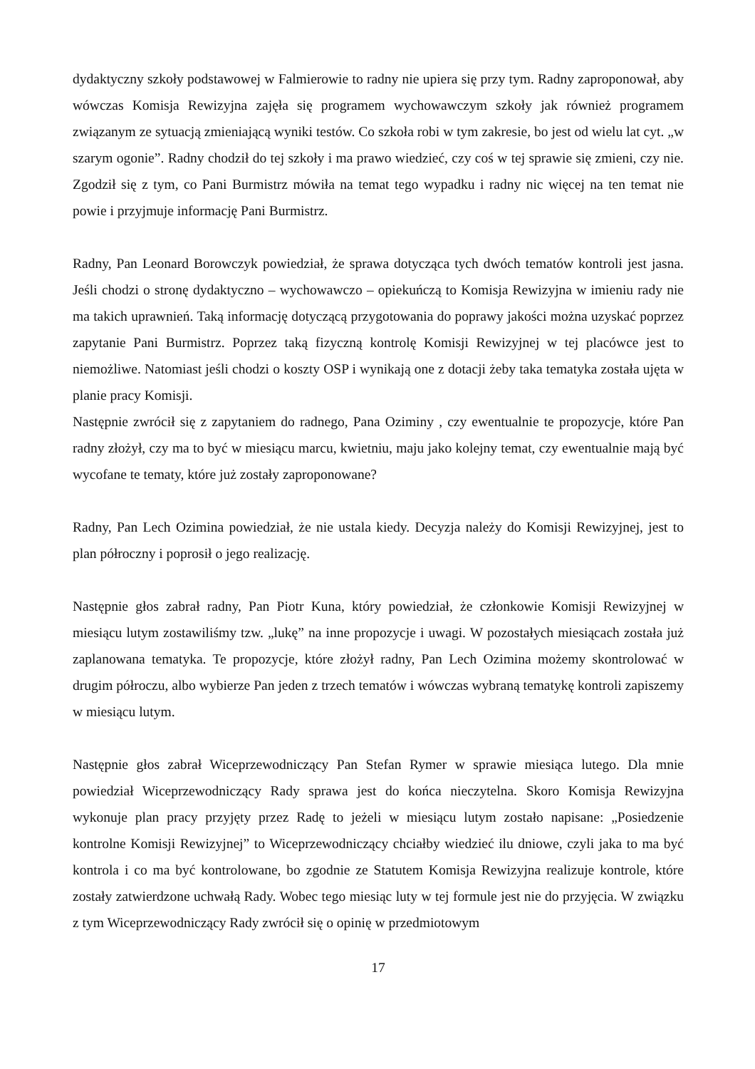dydaktyczny szkoły podstawowej w Falmierowie to radny nie upiera się przy tym. Radny zaproponował, aby wówczas Komisja Rewizyjna zajęła się programem wychowawczym szkoły jak również programem związanym ze sytuacją zmieniającą wyniki testów. Co szkoła robi w tym zakresie, bo jest od wielu lat cyt. „w szarym ogonie”. Radny chodził do tej szkoły i ma prawo wiedzieć, czy coś w tej sprawie się zmieni, czy nie. Zgodził się z tym, co Pani Burmistrz mówiła na temat tego wypadku i radny nic więcej na ten temat nie powie i przyjmuje informację Pani Burmistrz.
Radny, Pan Leonard Borowczyk powiedział, że sprawa dotycząca tych dwóch tematów kontroli jest jasna. Jeśli chodzi o stronę dydaktyczno – wychowawczo – opiekuńczą to Komisja Rewizyjna w imieniu rady nie ma takich uprawnień. Taką informację dotyczącą przygotowania do poprawy jakości można uzyskać poprzez zapytanie Pani Burmistrz. Poprzez taką fizyczną kontrolę Komisji Rewizyjnej w tej placówce jest to niemożliwe. Natomiast jeśli chodzi o koszty OSP i wynikają one z dotacji żeby taka tematyka została ujęta w planie pracy Komisji.
Następnie zwrócił się z zapytaniem do radnego, Pana Oziminy , czy ewentualnie te propozycje, które Pan radny złożył, czy ma to być w miesiącu marcu, kwietniu, maju jako kolejny temat, czy ewentualnie mają być wycofane te tematy, które już zostały zaproponowane?
Radny, Pan Lech Ozimina powiedział, że nie ustala kiedy. Decyzja należy do Komisji Rewizyjnej, jest to plan półroczny i poprosił o jego realizację.
Następnie głos zabrał radny, Pan Piotr Kuna, który powiedział, że członkowie Komisji Rewizyjnej w miesiącu lutym zostawiliśmy tzw. „lukę” na inne propozycje i uwagi. W pozostałych miesiącach została już zaplanowana tematyka. Te propozycje, które złożył radny, Pan Lech Ozimina możemy skontrolować w drugim półroczu, albo wybierze Pan jeden z trzech tematów i wówczas wybraną tematykę kontroli zapiszemy w miesiącu lutym.
Następnie głos zabrał Wiceprzewodniczący Pan Stefan Rymer w sprawie miesiąca lutego. Dla mnie powiedział Wiceprzewodniczący Rady sprawa jest do końca nieczytelna. Skoro Komisja Rewizyjna wykonuje plan pracy przyjęty przez Radę to jeżeli w miesiącu lutym zostało napisane: „Posiedzenie kontrolne Komisji Rewizyjnej” to Wiceprzewodniczący chciałby wiedzieć ilu dniowe, czyli jaka to ma być kontrola i co ma być kontrolowane, bo zgodnie ze Statutem Komisja Rewizyjna realizuje kontrole, które zostały zatwierdzone uchwałą Rady. Wobec tego miesiąc luty w tej formule jest nie do przyjęcia. W związku z tym Wiceprzewodniczący Rady zwrócił się o opinię w przedmiotowym
17